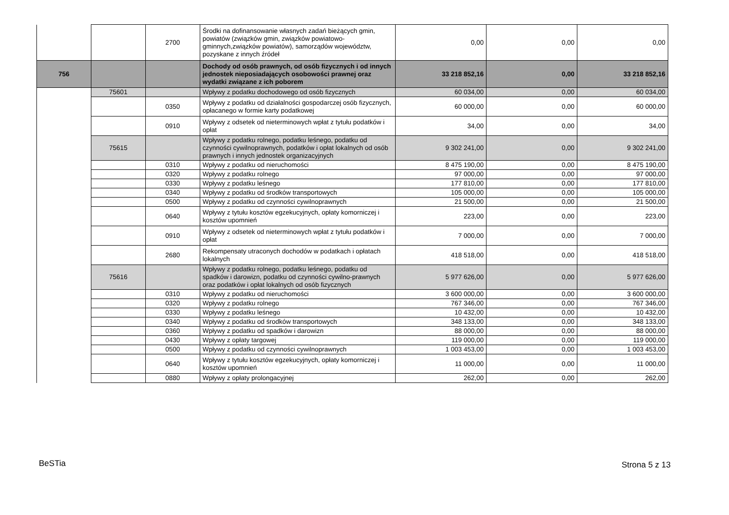| | | 2700 | Środki na dofinansowanie własnych zadań bieżących gmin, powiatów (związków gmin, związków powiatowo-gminnych,związków powiatów), samorządów województw, pozyskane z innych źródeł | 0,00 | 0,00 | 0,00 |
| 756 | | | Dochody od osób prawnych, od osób fizycznych i od innych jednostek nieposiadających osobowości prawnej oraz wydatki związane z ich poborem | 33 218 852,16 | 0,00 | 33 218 852,16 |
| | 75601 | | Wpływy z podatku dochodowego od osób fizycznych | 60 034,00 | 0,00 | 60 034,00 |
| | | 0350 | Wpływy z podatku od działalności gospodarczej osób fizycznych, opłacanego w formie karty podatkowej | 60 000,00 | 0,00 | 60 000,00 |
| | | 0910 | Wpływy z odsetek od nieterminowych wpłat z tytułu podatków i opłat | 34,00 | 0,00 | 34,00 |
| | 75615 | | Wpływy z podatku rolnego, podatku leśnego, podatku od czynności cywilnoprawnych, podatków i opłat lokalnych od osób prawnych i innych jednostek organizacyjnych | 9 302 241,00 | 0,00 | 9 302 241,00 |
| | | 0310 | Wpływy z podatku od nieruchomości | 8 475 190,00 | 0,00 | 8 475 190,00 |
| | | 0320 | Wpływy z podatku rolnego | 97 000,00 | 0,00 | 97 000,00 |
| | | 0330 | Wpływy z podatku leśnego | 177 810,00 | 0,00 | 177 810,00 |
| | | 0340 | Wpływy z podatku od środków transportowych | 105 000,00 | 0,00 | 105 000,00 |
| | | 0500 | Wpływy z podatku od czynności cywilnoprawnych | 21 500,00 | 0,00 | 21 500,00 |
| | | 0640 | Wpływy z tytułu kosztów egzekucyjnych, opłaty komorniczej i kosztów upomnień | 223,00 | 0,00 | 223,00 |
| | | 0910 | Wpływy z odsetek od nieterminowych wpłat z tytułu podatków i opłat | 7 000,00 | 0,00 | 7 000,00 |
| | | 2680 | Rekompensaty utraconych dochodów w podatkach i opłatach lokalnych | 418 518,00 | 0,00 | 418 518,00 |
| | 75616 | | Wpływy z podatku rolnego, podatku leśnego, podatku od spadków i darowizn, podatku od czynności cywilno-prawnych oraz podatków i opłat lokalnych od osób fizycznych | 5 977 626,00 | 0,00 | 5 977 626,00 |
| | | 0310 | Wpływy z podatku od nieruchomości | 3 600 000,00 | 0,00 | 3 600 000,00 |
| | | 0320 | Wpływy z podatku rolnego | 767 346,00 | 0,00 | 767 346,00 |
| | | 0330 | Wpływy z podatku leśnego | 10 432,00 | 0,00 | 10 432,00 |
| | | 0340 | Wpływy z podatku od środków transportowych | 348 133,00 | 0,00 | 348 133,00 |
| | | 0360 | Wpływy z podatku od spadków i darowizn | 88 000,00 | 0,00 | 88 000,00 |
| | | 0430 | Wpływy z opłaty targowej | 119 000,00 | 0,00 | 119 000,00 |
| | | 0500 | Wpływy z podatku od czynności cywilnoprawnych | 1 003 453,00 | 0,00 | 1 003 453,00 |
| | | 0640 | Wpływy z tytułu kosztów egzekucyjnych, opłaty komorniczej i kosztów upomnień | 11 000,00 | 0,00 | 11 000,00 |
| | | 0880 | Wpływy z opłaty prolongacyjnej | 262,00 | 0,00 | 262,00 |
BeSTia Strona 5 z 13